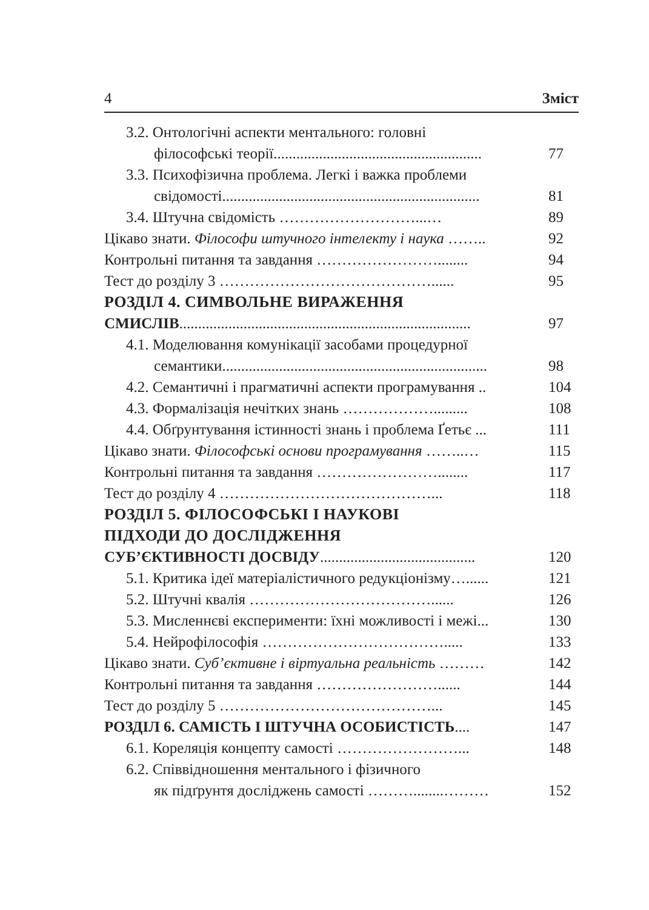4 Зміст
3.2. Онтологічні аспекти ментального: головні
філософські теорії....................................................... 77
3.3. Психофізична проблема. Легкі і важка проблеми
свідомості.................................................................... 81
3.4. Штучна свідомість ………………………...… 89
Цікаво знати. Філософи штучного інтелекту і наука …….. 92
Контрольні питання та завдання ……………………........ 94
Тест до розділу 3 ……………………………………...... 95
РОЗДІЛ 4. СИМВОЛЬНЕ ВИРАЖЕННЯ
СМИСЛІВ............................................................................. 97
4.1. Моделювання комунікації засобами процедурної
семантики...................................................................... 98
4.2. Семантичні і прагматичні аспекти програмування .. 104
4.3. Формалізація нечітких знань ………………......... 108
4.4. Обґрунтування істинності знань і проблема Ґетьє ... 111
Цікаво знати. Філософські основи програмування ……..… 115
Контрольні питання та завдання ……………………........ 117
Тест до розділу 4 ……………………………………... 118
РОЗДІЛ 5. ФІЛОСОФСЬКІ І НАУКОВІ
ПІДХОДИ ДО ДОСЛІДЖЕННЯ
СУБ’ЄКТИВНОСТІ ДОСВІДУ......................................... 120
5.1. Критика ідеї матеріалістичного редукціонізму…...... 121
5.2. Штучні квалія ………………………………...... 126
5.3. Мисленнєві експерименти: їхні можливості і межі... 130
5.4. Нейрофілософія ………………………………..... 133
Цікаво знати. Суб’єктивне і віртуальна реальність ……… 142
Контрольні питання та завдання ……………………...... 144
Тест до розділу 5 ……………………………………... 145
РОЗДІЛ 6. САМІСТЬ І ШТУЧНА ОСОБИСТІСТЬ.... 147
6.1. Кореляція концепту самості ……………………... 148
6.2. Співвідношення ментального і фізичного
як підґрунтя досліджень самості ………........……… 152